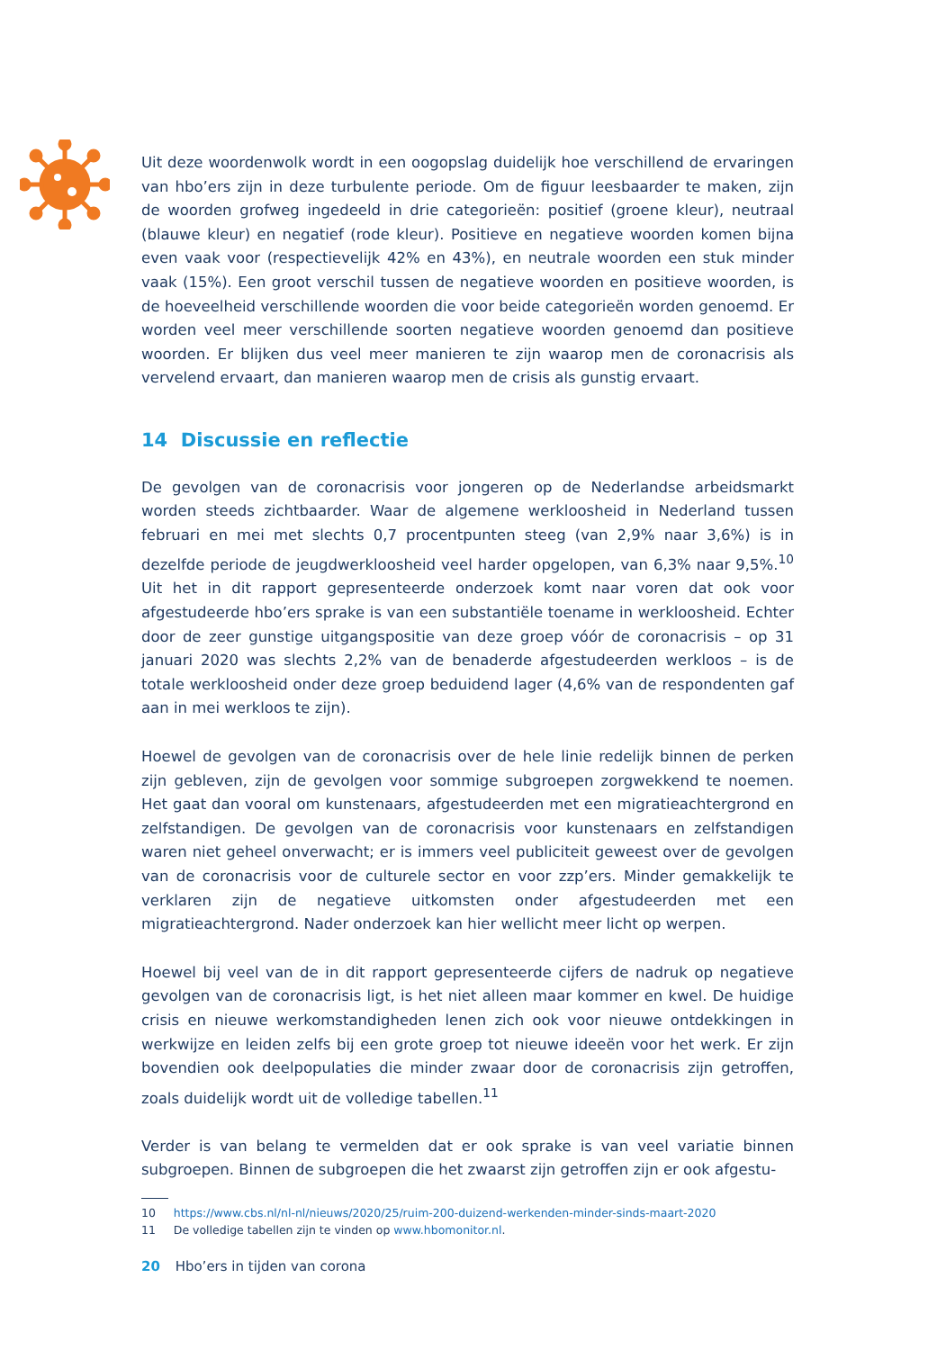Uit deze woordenwolk wordt in een oogopslag duidelijk hoe verschillend de ervaringen van hbo’ers zijn in deze turbulente periode. Om de figuur leesbaarder te maken, zijn de woorden grofweg ingedeeld in drie categorieën: positief (groene kleur), neutraal (blauwe kleur) en negatief (rode kleur). Positieve en negatieve woorden komen bijna even vaak voor (respectievelijk 42% en 43%), en neutrale woorden een stuk minder vaak (15%). Een groot verschil tussen de negatieve woorden en positieve woorden, is de hoeveelheid verschillende woorden die voor beide categorieën worden genoemd. Er worden veel meer verschillende soorten negatieve woorden genoemd dan positieve woorden. Er blijken dus veel meer manieren te zijn waarop men de coronacrisis als vervelend ervaart, dan manieren waarop men de crisis als gunstig ervaart.
14 Discussie en reflectie
De gevolgen van de coronacrisis voor jongeren op de Nederlandse arbeidsmarkt worden steeds zichtbaarder. Waar de algemene werkloosheid in Nederland tussen februari en mei met slechts 0,7 procentpunten steeg (van 2,9% naar 3,6%) is in dezelfde periode de jeugdwerkloosheid veel harder opgelopen, van 6,3% naar 9,5%.<sup>10</sup> Uit het in dit rapport gepresenteerde onderzoek komt naar voren dat ook voor afgestudeerde hbo’ers sprake is van een substantiële toename in werkloosheid. Echter door de zeer gunstige uitgangspositie van deze groep vóór de coronacrisis – op 31 januari 2020 was slechts 2,2% van de benaderde afgestudeerden werkloos – is de totale werkloosheid onder deze groep beduidend lager (4,6% van de respondenten gaf aan in mei werkloos te zijn).
Hoewel de gevolgen van de coronacrisis over de hele linie redelijk binnen de perken zijn gebleven, zijn de gevolgen voor sommige subgroepen zorgwekkend te noemen. Het gaat dan vooral om kunstenaars, afgestudeerden met een migratieachtergrond en zelfstandigen. De gevolgen van de coronacrisis voor kunstenaars en zelfstandigen waren niet geheel onverwacht; er is immers veel publiciteit geweest over de gevolgen van de coronacrisis voor de culturele sector en voor zzp’ers. Minder gemakkelijk te verklaren zijn de negatieve uitkomsten onder afgestudeerden met een migratieachtergrond. Nader onderzoek kan hier wellicht meer licht op werpen.
Hoewel bij veel van de in dit rapport gepresenteerde cijfers de nadruk op negatieve gevolgen van de coronacrisis ligt, is het niet alleen maar kommer en kwel. De huidige crisis en nieuwe werkomstandigheden lenen zich ook voor nieuwe ontdekkingen in werkwijze en leiden zelfs bij een grote groep tot nieuwe ideeën voor het werk. Er zijn bovendien ook deelpopulaties die minder zwaar door de coronacrisis zijn getroffen, zoals duidelijk wordt uit de volledige tabellen.<sup>11</sup>
Verder is van belang te vermelden dat er ook sprake is van veel variatie binnen subgroepen. Binnen de subgroepen die het zwaarst zijn getroffen zijn er ook afgestu-
10 https://www.cbs.nl/nl-nl/nieuws/2020/25/ruim-200-duizend-werkenden-minder-sinds-maart-2020
11 De volledige tabellen zijn te vinden op www.hbomonitor.nl.
20 Hbo’ers in tijden van corona